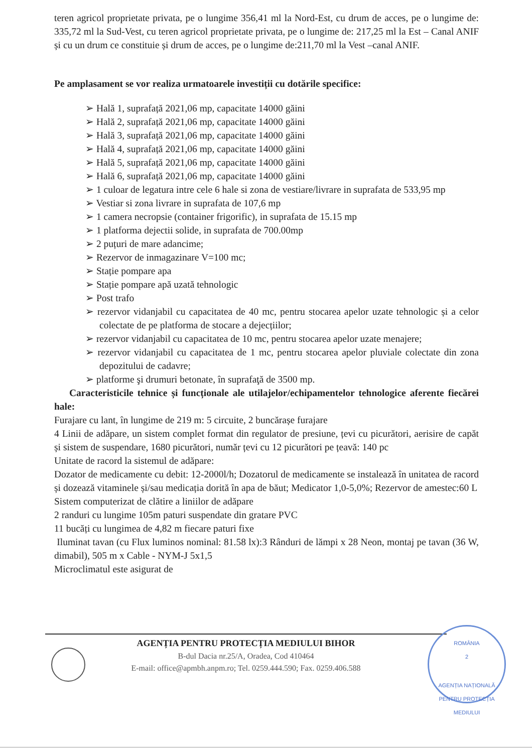teren agricol proprietate privata, pe o lungime 356,41 ml la Nord-Est, cu drum de acces, pe o lungime de: 335,72 ml la Sud-Vest, cu teren agricol proprietate privata, pe o lungime de: 217,25 ml la Est – Canal ANIF și cu un drum ce constituie și drum de acces, pe o lungime de:211,70 ml la Vest –canal ANIF.
Pe amplasament se vor realiza urmatoarele investiții cu dotările specifice:
➢ Hală 1, suprafață 2021,06 mp, capacitate 14000 găini
➢ Hală 2, suprafață 2021,06 mp, capacitate 14000 găini
➢ Hală 3, suprafață 2021,06 mp, capacitate 14000 găini
➢ Hală 4, suprafață 2021,06 mp, capacitate 14000 găini
➢ Hală 5, suprafață 2021,06 mp, capacitate 14000 găini
➢ Hală 6, suprafață 2021,06 mp, capacitate 14000 găini
➢ 1 culoar de legatura intre cele 6 hale si zona de vestiare/livrare in suprafata de 533,95 mp
➢ Vestiar si zona livrare in suprafata de 107,6 mp
➢ 1 camera necropsie (container frigorific), in suprafata de 15.15 mp
➢ 1 platforma dejectii solide, in suprafata de 700.00mp
➢ 2 puțuri de mare adancime;
➢ Rezervor de inmagazinare V=100 mc;
➢ Stație pompare apa
➢ Stație pompare apă uzată tehnologic
➢ Post trafo
➢ rezervor vidanjabil cu capacitatea de 40 mc, pentru stocarea apelor uzate tehnologic și a celor colectate de pe platforma de stocare a dejecțiilor;
➢ rezervor vidanjabil cu capacitatea de 10 mc, pentru stocarea apelor uzate menajere;
➢ rezervor vidanjabil cu capacitatea de 1 mc, pentru stocarea apelor pluviale colectate din zona depozitului de cadavre;
➢ platforme şi drumuri betonate, în suprafaţă de 3500 mp.
Caracteristicile tehnice și funcționale ale utilajelor/echipamentelor tehnologice aferente fiecărei hale:
Furajare cu lant, în lungime de 219 m: 5 circuite, 2 buncărașe furajare
4 Linii de adăpare, un sistem complet format din regulator de presiune, țevi cu picurători, aerisire de capăt și sistem de suspendare, 1680 picurători, număr țevi cu 12 picurători pe țeavă: 140 pc
Unitate de racord la sistemul de adăpare:
Dozator de medicamente cu debit: 12-2000l/h; Dozatorul de medicamente se instalează în unitatea de racord și dozează vitaminele și/sau medicația dorită în apa de băut; Medicator 1,0-5,0%; Rezervor de amestec:60 L
Sistem computerizat de clătire a liniilor de adăpare
2 randuri cu lungime 105m paturi suspendate din gratare PVC
11 bucăți cu lungimea de 4,82 m fiecare paturi fixe
Iluminat tavan (cu Flux luminos nominal: 81.58 lx):3 Rânduri de lămpi x 28 Neon, montaj pe tavan (36 W, dimabil), 505 m x Cable - NYM-J 5x1,5
Microclimatul este asigurat de
AGENȚIA PENTRU PROTECȚIA MEDIULUI BIHOR
B-dul Dacia nr.25/A, Oradea, Cod 410464
E-mail: office@apmbh.anpm.ro; Tel. 0259.444.590; Fax. 0259.406.588
ROMÂNIA
2
AGENȚIA NAȚIONALĂ PENTRU PROTECȚIA MEDIULUI